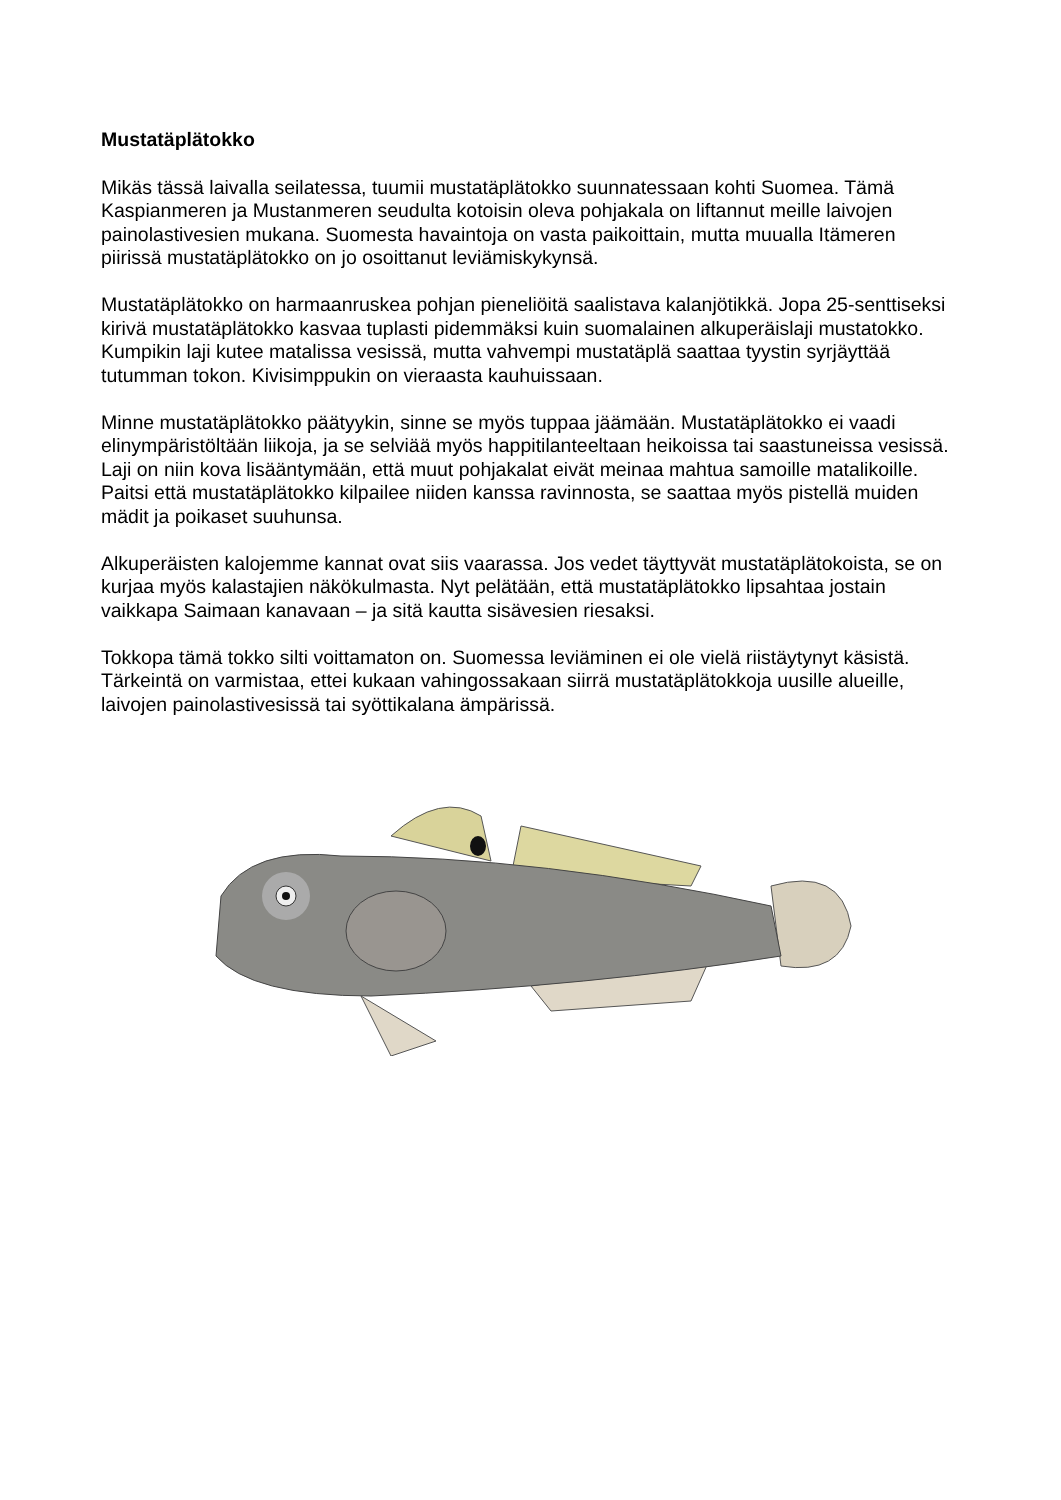Mustatäplätokko
Mikäs tässä laivalla seilatessa, tuumii mustatäplätokko suunnatessaan kohti Suomea. Tämä Kaspianmeren ja Mustanmeren seudulta kotoisin oleva pohjakala on liftannut meille laivojen painolastivesien mukana. Suomesta havaintoja on vasta paikoittain, mutta muualla Itämeren piirissä mustatäplätokko on jo osoittanut leviämiskykynsä.
Mustatäplätokko on harmaanruskea pohjan pieneliöitä saalistava kalanjötikkä. Jopa 25-senttiseksi kirivä mustatäplätokko kasvaa tuplasti pidemmäksi kuin suomalainen alkuperäislaji mustatokko. Kumpikin laji kutee matalissa vesissä, mutta vahvempi mustatäplä saattaa tyystin syrjäyttää tutumman tokon. Kivisimppukin on vieraasta kauhuissaan.
Minne mustatäplätokko päätyykin, sinne se myös tuppaa jäämään. Mustatäplätokko ei vaadi elinympäristöltään liikoja, ja se selviää myös happitilanteeltaan heikoissa tai saastuneissa vesissä. Laji on niin kova lisääntymään, että muut pohjakalat eivät meinaa mahtua samoille matalikoille. Paitsi että mustatäplätokko kilpailee niiden kanssa ravinnosta, se saattaa myös pistellä muiden mädit ja poikaset suuhunsa.
Alkuperäisten kalojemme kannat ovat siis vaarassa. Jos vedet täyttyvät mustatäplätokoista, se on kurjaa myös kalastajien näkökulmasta. Nyt pelätään, että mustatäplätokko lipsahtaa jostain vaikkapa Saimaan kanavaan – ja sitä kautta sisävesien riesaksi.
Tokkopa tämä tokko silti voittamaton on. Suomessa leviäminen ei ole vielä riistäytynyt käsistä. Tärkeintä on varmistaa, ettei kukaan vahingossakaan siirrä mustatäplätokkoja uusille alueille, laivojen painolastivesissä tai syöttikalana ämpärissä.